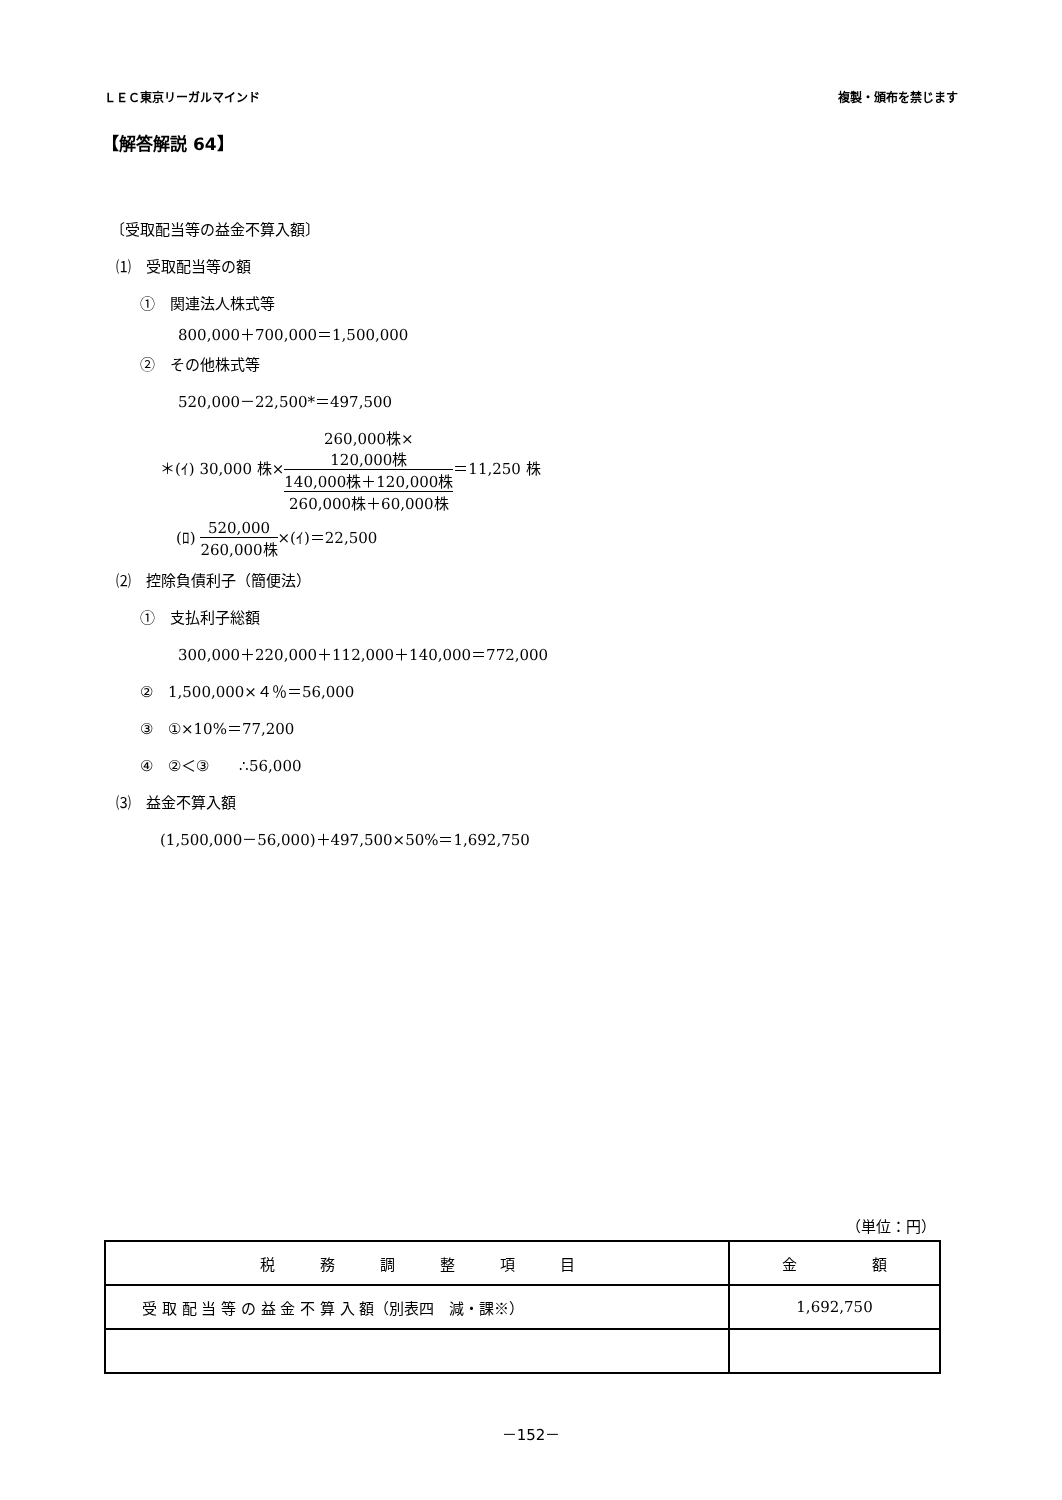ＬＥＣ東京リーガルマインド 複製・頒布を禁じます
【解答解説 64】
〔受取配当等の益金不算入額〕
⑴　受取配当等の額
①　関連法人株式等
800,000＋700,000＝1,500,000
②　その他株式等
520,000－22,500*＝497,500
＊(ｲ) 30,000 株×260,000株×
120,000株
140,000株＋120,000株 260,000株＋60,000株＝11,250 株
(ﾛ) 520,000 260,000株×(ｲ)＝22,500
⑵　控除負債利子（簡便法）
①　支払利子総額
300,000＋220,000＋112,000＋140,000＝772,000
②　1,500,000×４％＝56,000
③　①×10%＝77,200
④　②＜③　　∴56,000
⑶　益金不算入額
(1,500,000－56,000)＋497,500×50%＝1,692,750
（単位：円）
| 税 務 調 整 項 目 | 金 額 |
| --- | --- |
| 受 取 配 当 等 の 益 金 不 算 入 額（別表四 減・課※） | 1,692,750 |
－152－